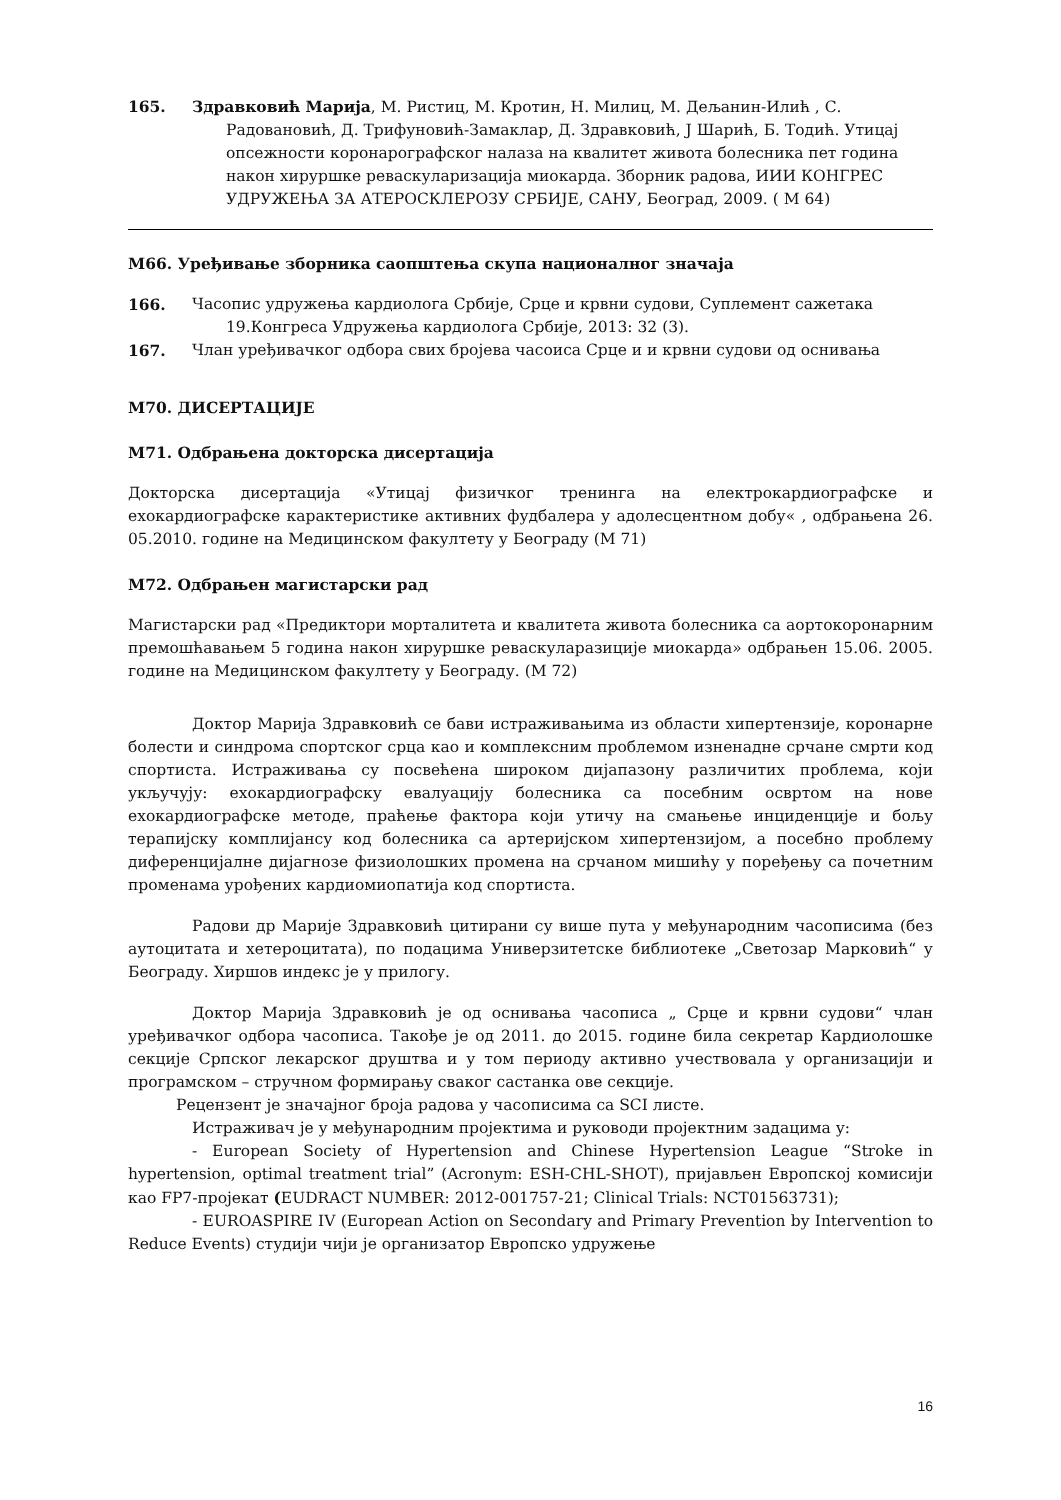165. Здравковић Марија, М. Ристиц, М. Кротин, Н. Милиц, М. Дељанин-Илић , С. Радовановић, Д. Трифуновић-Замаклар, Д. Здравковић, Ј Шарић, Б. Тодић. Утицај опсежности коронарографског налаза на квалитет живота болесника пет година након хируршке реваскуларизација миокарда. Зборник радова, ИИИ КОНГРЕС УДРУЖЕЊА ЗА АТЕРОСКЛЕРОЗУ СРБИЈЕ, САНУ, Београд, 2009. ( М 64)
М66. Уређивање зборника саопштења скупа националног значаја
166. Часопис удружења кардиолога Србије, Срце и крвни судови, Суплемент сажетака 19.Конгреса Удружења кардиолога Србије, 2013: 32 (3).
167. Члан уређивачког одбора свих бројева часоиса Срце и и крвни судови од оснивања
М70. ДИСЕРТАЦИЈЕ
М71. Одбрањена докторска дисертација
Докторска дисертација «Утицај физичког тренинга на електрокардиографске и ехокардиографске карактеристике активних фудбалера у адолесцентном добу« , одбрањена 26. 05.2010. године на Медицинском факултету у Београду (М 71)
М72. Одбрањен магистарски рад
Магистарски рад «Предиктори морталитета и квалитета живота болесника са аортокоронарним премошћавањем 5 година након хируршке реваскуларазиције миокарда» одбрањен 15.06. 2005. године на Медицинском факултету у Београду. (М 72)
Доктор Марија Здравковић се бави истраживањима из области хипертензије, коронарне болести и синдрома спортског срца као и комплексним проблемом изненадне срчане смрти код спортиста. Истраживања су посвећена широком дијапазону различитих проблема, који укључују: ехокардиографску евалуацију болесника са посебним освртом на нове ехокардиографске методе, праћење фактора који утичу на смањење инциденције и бољу терапијску комплијансу код болесника са артеријском хипертензијом, а посебно проблему диференцијалне дијагнозе физиолошких промена на срчаном мишићу у поређењу са почетним променама урођених кардиомиопатија код спортиста.
Радови др Марије Здравковић цитирани су више пута у међународним часописима (без аутоцитата и хетероцитата), по подацима Универзитетске библиотеке „Светозар Марковић“ у Београду. Хиршов индекс је у прилогу.
Доктор Марија Здравковић је од оснивања часописа „ Срце и крвни судови“ члан уређивачког одбора часописа. Такође је од 2011. до 2015. године била секретар Кардиолошке секције Српског лекарског друштва и у том периоду активно учествовала у организацији и програмском – стручном формирању сваког састанка ове секције.
Рецензент је значајног броја радова у часописима са SCI листе.
Истраживач је у међународним пројектима и руководи пројектним задацима у:
- European Society of Hypertension and Chinese Hypertension League “Stroke in hypertension, optimal treatment trial” (Acronym: ESH-CHL-SHOT), пријављен Европској комисији као FP7-пројекат (EUDRACT NUMBER: 2012-001757-21; Clinical Trials: NCT01563731);
- EUROASPIRE IV (European Action on Secondary and Primary Prevention by Intervention to Reduce Events) студији чији је организатор Европско удружење
16